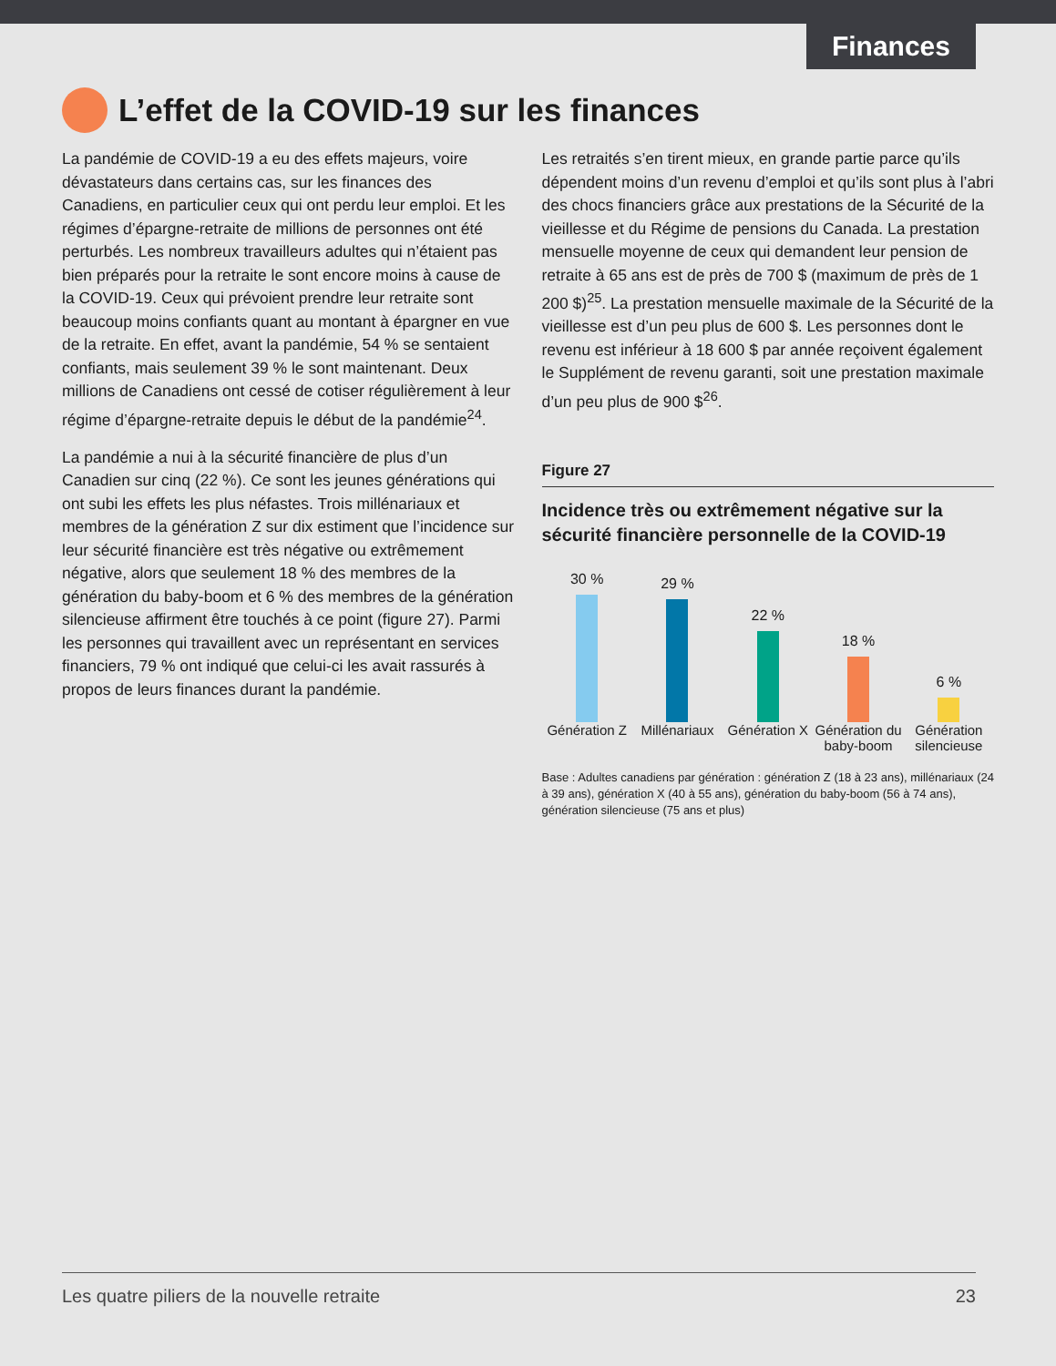Finances
L’effet de la COVID-19 sur les finances
La pandémie de COVID-19 a eu des effets majeurs, voire dévastateurs dans certains cas, sur les finances des Canadiens, en particulier ceux qui ont perdu leur emploi. Et les régimes d’épargne-retraite de millions de personnes ont été perturbés. Les nombreux travailleurs adultes qui n’étaient pas bien préparés pour la retraite le sont encore moins à cause de la COVID-19. Ceux qui prévoient prendre leur retraite sont beaucoup moins confiants quant au montant à épargner en vue de la retraite. En effet, avant la pandémie, 54 % se sentaient confiants, mais seulement 39 % le sont maintenant. Deux millions de Canadiens ont cessé de cotiser régulièrement à leur régime d’épargne-retraite depuis le début de la pandémie<sup>24</sup>.
La pandémie a nui à la sécurité financière de plus d’un Canadien sur cinq (22 %). Ce sont les jeunes générations qui ont subi les effets les plus néfastes. Trois millénariaux et membres de la génération Z sur dix estiment que l’incidence sur leur sécurité financière est très négative ou extrêmement négative, alors que seulement 18 % des membres de la génération du baby-boom et 6 % des membres de la génération silencieuse affirment être touchés à ce point (figure 27). Parmi les personnes qui travaillent avec un représentant en services financiers, 79 % ont indiqué que celui-ci les avait rassurés à propos de leurs finances durant la pandémie.
Les retraités s’en tirent mieux, en grande partie parce qu’ils dépendent moins d’un revenu d’emploi et qu’ils sont plus à l’abri des chocs financiers grâce aux prestations de la Sécurité de la vieillesse et du Régime de pensions du Canada. La prestation mensuelle moyenne de ceux qui demandent leur pension de retraite à 65 ans est de près de 700 $ (maximum de près de 1 200 $)<sup>25</sup>. La prestation mensuelle maximale de la Sécurité de la vieillesse est d’un peu plus de 600 $. Les personnes dont le revenu est inférieur à 18 600 $ par année reçoivent également le Supplément de revenu garanti, soit une prestation maximale d’un peu plus de 900 $<sup>26</sup>.
Figure 27
Incidence très ou extrêmement négative sur la sécurité financière personnelle de la COVID-19
30 %
29 %
22 %
18 %
6 %
Génération Z Millénariaux Génération X Génération du baby-boom Génération silencieuse
Base : Adultes canadiens par génération : génération Z (18 à 23 ans), millénariaux (24 à 39 ans), génération X (40 à 55 ans), génération du baby-boom (56 à 74 ans), génération silencieuse (75 ans et plus)
Les quatre piliers de la nouvelle retraite 23